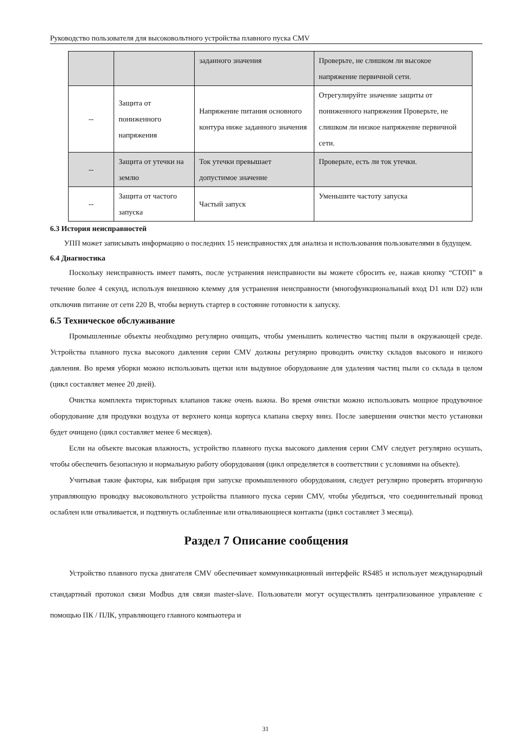Руководство пользователя для высоковольтного устройства плавного пуска CMV
| | | заданного значения | Проверьте, не слишком ли высокое напряжение первичной сети. |
| -- | Защита от пониженного напряжения | Напряжение питания основного контура ниже заданного значения | Отрегулируйте значение защиты от пониженного напряжения Проверьте, не слишком ли низкое напряжение первичной сети. |
| -- | Защита от утечки на землю | Ток утечки превышает допустимое значение | Проверьте, есть ли ток утечки. |
| -- | Защита от частого запуска | Частый запуск | Уменьшите частоту запуска |
6.3 История неисправностей
УПП может записывать информацию о последних 15 неисправностях для анализа и использования пользователями в будущем.
6.4 Диагностика
Поскольку неисправность имеет память, после устранения неисправности вы можете сбросить ее, нажав кнопку “СТОП” в течение более 4 секунд, используя внешнюю клемму для устранения неисправности (многофункциональный вход D1 или D2) или отключив питание от сети 220 В, чтобы вернуть стартер в состояние готовности к запуску.
6.5 Техническое обслуживание
Промышленные объекты необходимо регулярно очищать, чтобы уменьшить количество частиц пыли в окружающей среде. Устройства плавного пуска высокого давления серии CMV должны регулярно проводить очистку складов высокого и низкого давления. Во время уборки можно использовать щетки или выдувное оборудование для удаления частиц пыли со склада в целом (цикл составляет менее 20 дней).
Очистка комплекта тиристорных клапанов также очень важна. Во время очистки можно использовать мощное продувочное оборудование для продувки воздуха от верхнего конца корпуса клапана сверху вниз. После завершения очистки место установки будет очищено (цикл составляет менее 6 месяцев).
Если на объекте высокая влажность, устройство плавного пуска высокого давления серии CMV следует регулярно осушать, чтобы обеспечить безопасную и нормальную работу оборудования (цикл определяется в соответствии с условиями на объекте).
Учитывая такие факторы, как вибрация при запуске промышленного оборудования, следует регулярно проверять вторичную управляющую проводку высоковольтного устройства плавного пуска серии CMV, чтобы убедиться, что соединительный провод ослаблен или отваливается, и подтянуть ослабленные или отваливающиеся контакты (цикл составляет 3 месяца).
Раздел 7 Описание сообщения
Устройство плавного пуска двигателя CMV обеспечивает коммуникационный интерфейс RS485 и использует международный стандартный протокол связи Modbus для связи master-slave. Пользователи могут осуществлять централизованное управление с помощью ПК / ПЛК, управляющего главного компьютера и
31